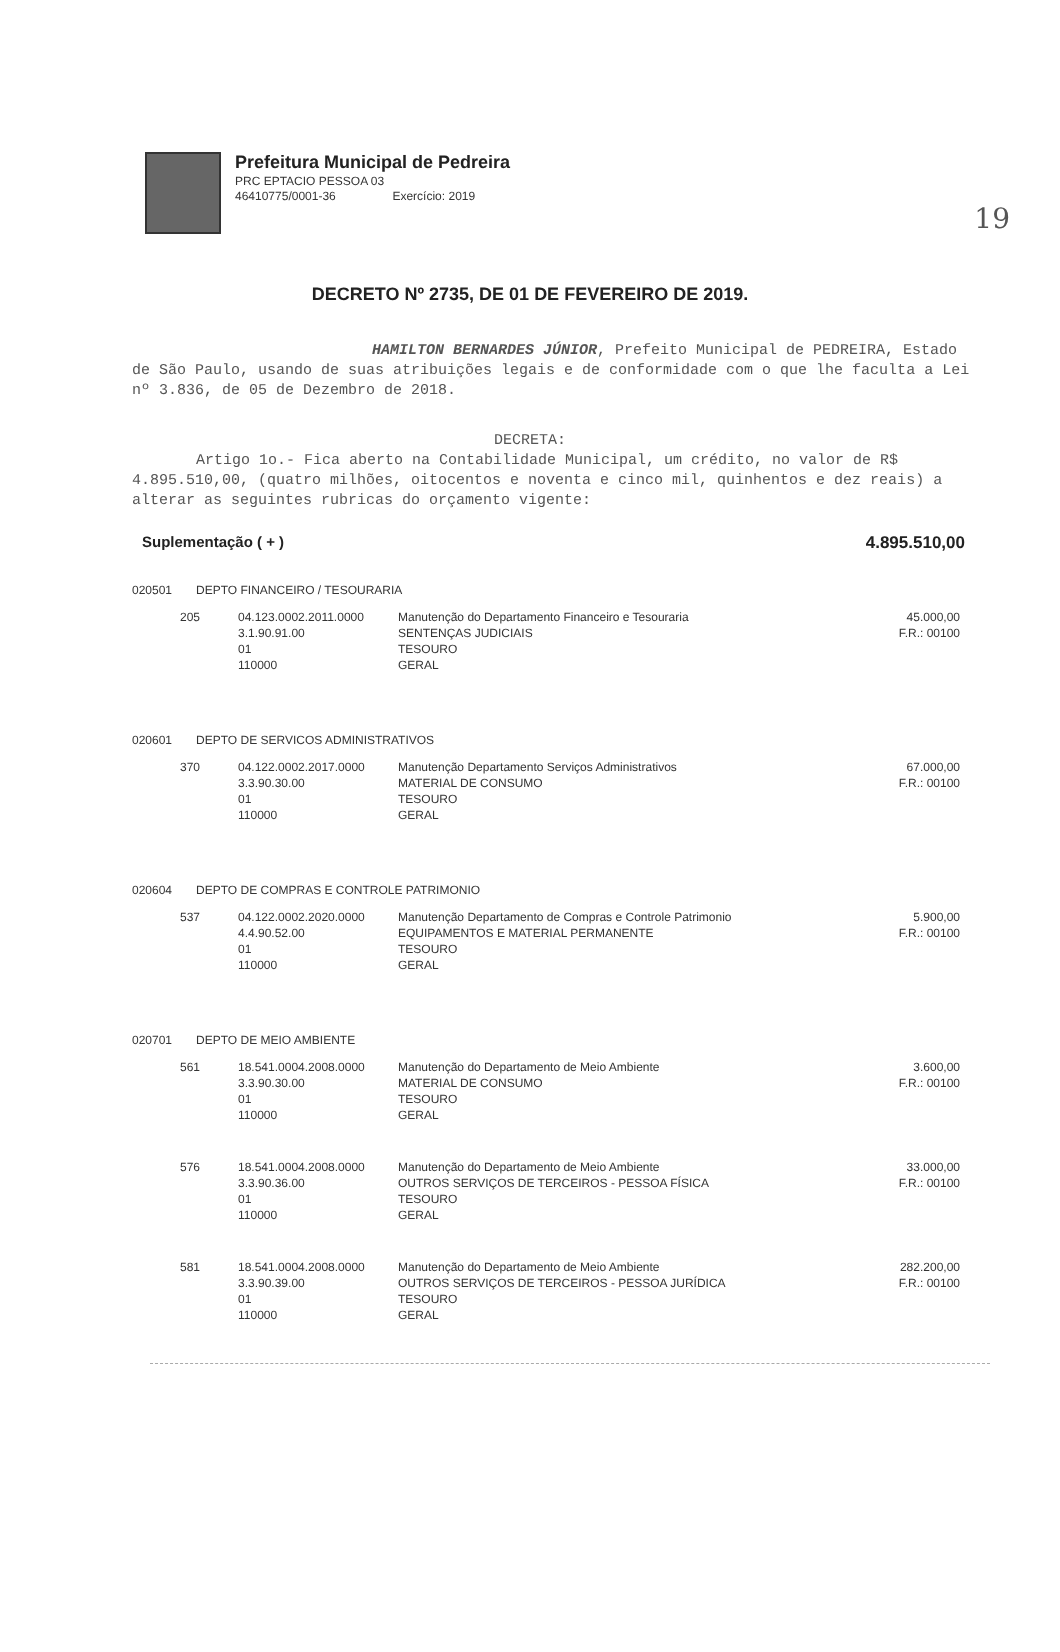19
Prefeitura Municipal de Pedreira
PRC EPTACIO PESSOA 03
46410775/0001-36 Exercício: 2019
DECRETO Nº 2735, DE 01 DE FEVEREIRO DE 2019.
HAMILTON BERNARDES JÚNIOR, Prefeito Municipal de PEDREIRA, Estado de São Paulo, usando de suas atribuições legais e de conformidade com o que lhe faculta a Lei nº 3.836, de 05 de Dezembro de 2018.
DECRETA:
Artigo 1o.- Fica aberto na Contabilidade Municipal, um crédito, no valor de R$ 4.895.510,00, (quatro milhões, oitocentos e noventa e cinco mil, quinhentos e dez reais) a alterar as seguintes rubricas do orçamento vigente:
Suplementação ( + ) 4.895.510,00
020501 DEPTO FINANCEIRO / TESOURARIA
| 205 | 04.123.0002.2011.0000 3.1.90.91.00 01 110000 | Manutenção do Departamento Financeiro e Tesouraria SENTENÇAS JUDICIAIS TESOURO GERAL | 45.000,00 F.R.: 00100 |
020601 DEPTO DE SERVICOS ADMINISTRATIVOS
| 370 | 04.122.0002.2017.0000 3.3.90.30.00 01 110000 | Manutenção Departamento Serviços Administrativos MATERIAL DE CONSUMO TESOURO GERAL | 67.000,00 F.R.: 00100 |
020604 DEPTO DE COMPRAS E CONTROLE PATRIMONIO
| 537 | 04.122.0002.2020.0000 4.4.90.52.00 01 110000 | Manutenção Departamento de Compras e Controle Patrimonio EQUIPAMENTOS E MATERIAL PERMANENTE TESOURO GERAL | 5.900,00 F.R.: 00100 |
020701 DEPTO DE MEIO AMBIENTE
| 561 | 18.541.0004.2008.0000 3.3.90.30.00 01 110000 | Manutenção do Departamento de Meio Ambiente MATERIAL DE CONSUMO TESOURO GERAL | 3.600,00 F.R.: 00100 |
| 576 | 18.541.0004.2008.0000 3.3.90.36.00 01 110000 | Manutenção do Departamento de Meio Ambiente OUTROS SERVIÇOS DE TERCEIROS - PESSOA FÍSICA TESOURO GERAL | 33.000,00 F.R.: 00100 |
| 581 | 18.541.0004.2008.0000 3.3.90.39.00 01 110000 | Manutenção do Departamento de Meio Ambiente OUTROS SERVIÇOS DE TERCEIROS - PESSOA JURÍDICA TESOURO GERAL | 282.200,00 F.R.: 00100 |